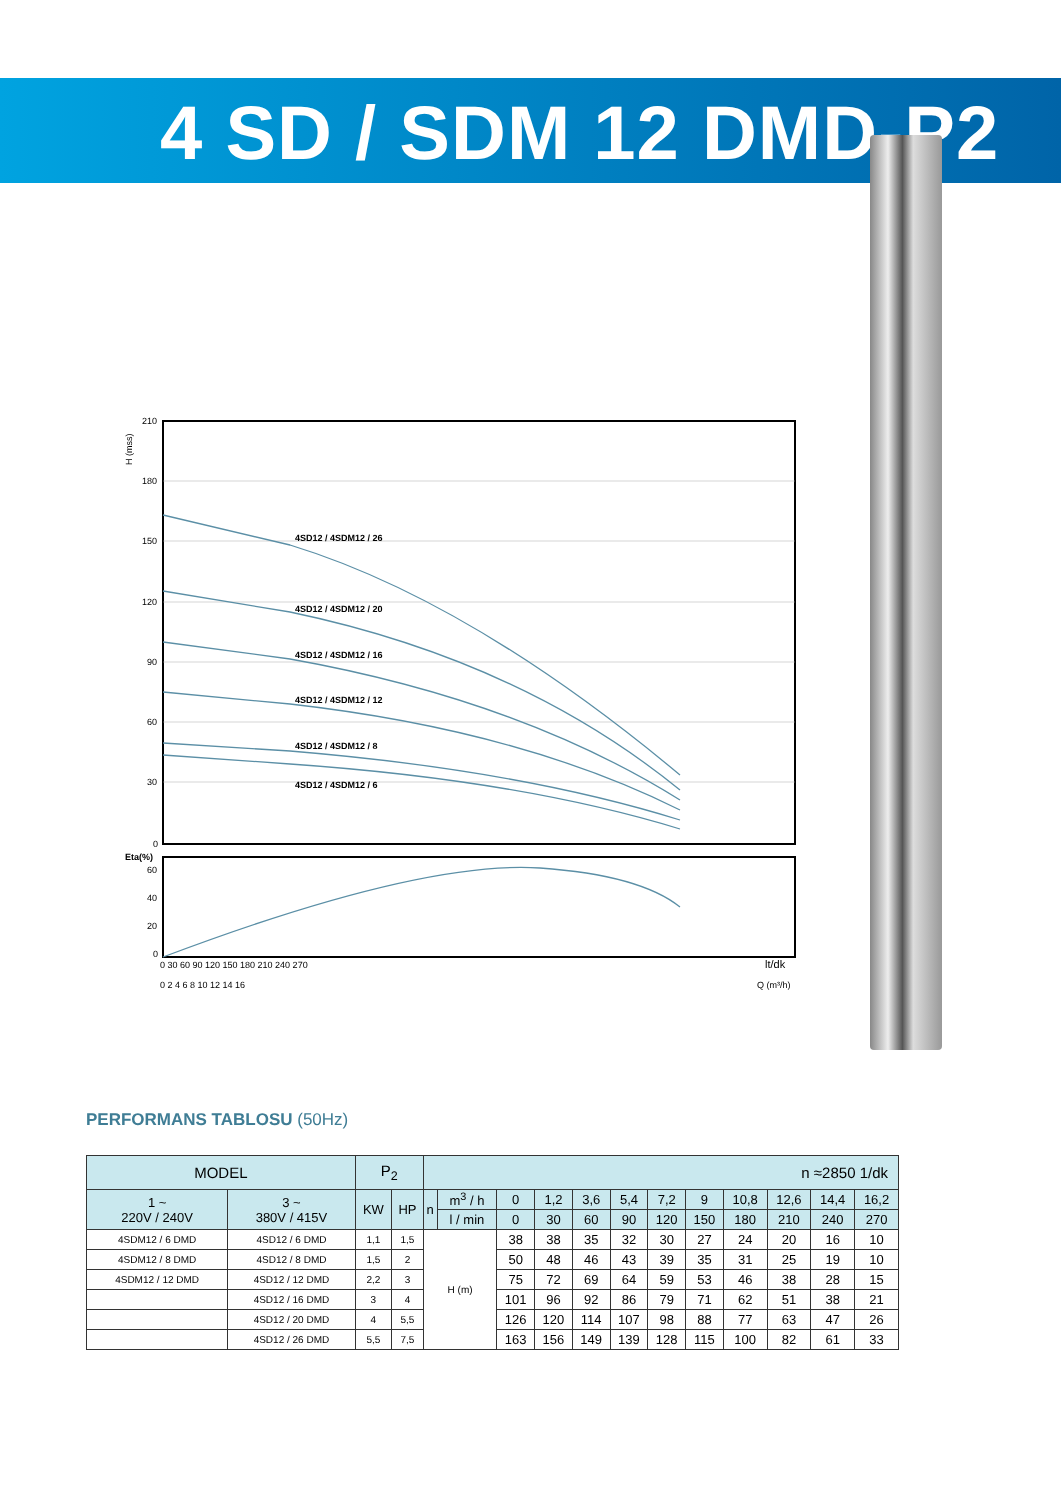4 SD / SDM 12 DMD-P2
4SD12 / 4SDM12 / 26
4SD12 / 4SDM12 / 20
4SD12 / 4SDM12 / 16
4SD12 / 4SDM12 / 12
4SD12 / 4SDM12 / 8
4SD12 / 4SDM12 / 6
Eta(%)
210
180
150
120
90
60
30
0
60
40
20
0
H (mss)
0 30 60 90 120 150 180 210 240 270
lt/dk
0 2 4 6 8 10 12 14 16
Q (m³/h)
PERFORMANS TABLOSU (50Hz)
| MODEL | | P<sub>2</sub> | | n ≈2850 1/dk | | | | | | | | | | | |
| --- | --- | --- | --- | --- | --- | --- | --- | --- | --- | --- | --- | --- | --- | --- | --- |
| 1 ~ 220V / 240V | 3 ~ 380V / 415V | KW | HP | n | m<sup>3</sup> / h | 0 | 1,2 | 3,6 | 5,4 | 7,2 | 9 | 10,8 | 12,6 | 14,4 | 16,2 |
| | | | | | l / min | 0 | 30 | 60 | 90 | 120 | 150 | 180 | 210 | 240 | 270 |
| 4SDM12 / 6 DMD | 4SD12 / 6 DMD | 1,1 | 1,5 | H (m) | | 38 | 38 | 35 | 32 | 30 | 27 | 24 | 20 | 16 | 10 |
| 4SDM12 / 8 DMD | 4SD12 / 8 DMD | 1,5 | 2 | | | 50 | 48 | 46 | 43 | 39 | 35 | 31 | 25 | 19 | 10 |
| 4SDM12 / 12 DMD | 4SD12 / 12 DMD | 2,2 | 3 | | | 75 | 72 | 69 | 64 | 59 | 53 | 46 | 38 | 28 | 15 |
| | 4SD12 / 16 DMD | 3 | 4 | | | 101 | 96 | 92 | 86 | 79 | 71 | 62 | 51 | 38 | 21 |
| | 4SD12 / 20 DMD | 4 | 5,5 | | | 126 | 120 | 114 | 107 | 98 | 88 | 77 | 63 | 47 | 26 |
| | 4SD12 / 26 DMD | 5,5 | 7,5 | | | 163 | 156 | 149 | 139 | 128 | 115 | 100 | 82 | 61 | 33 |